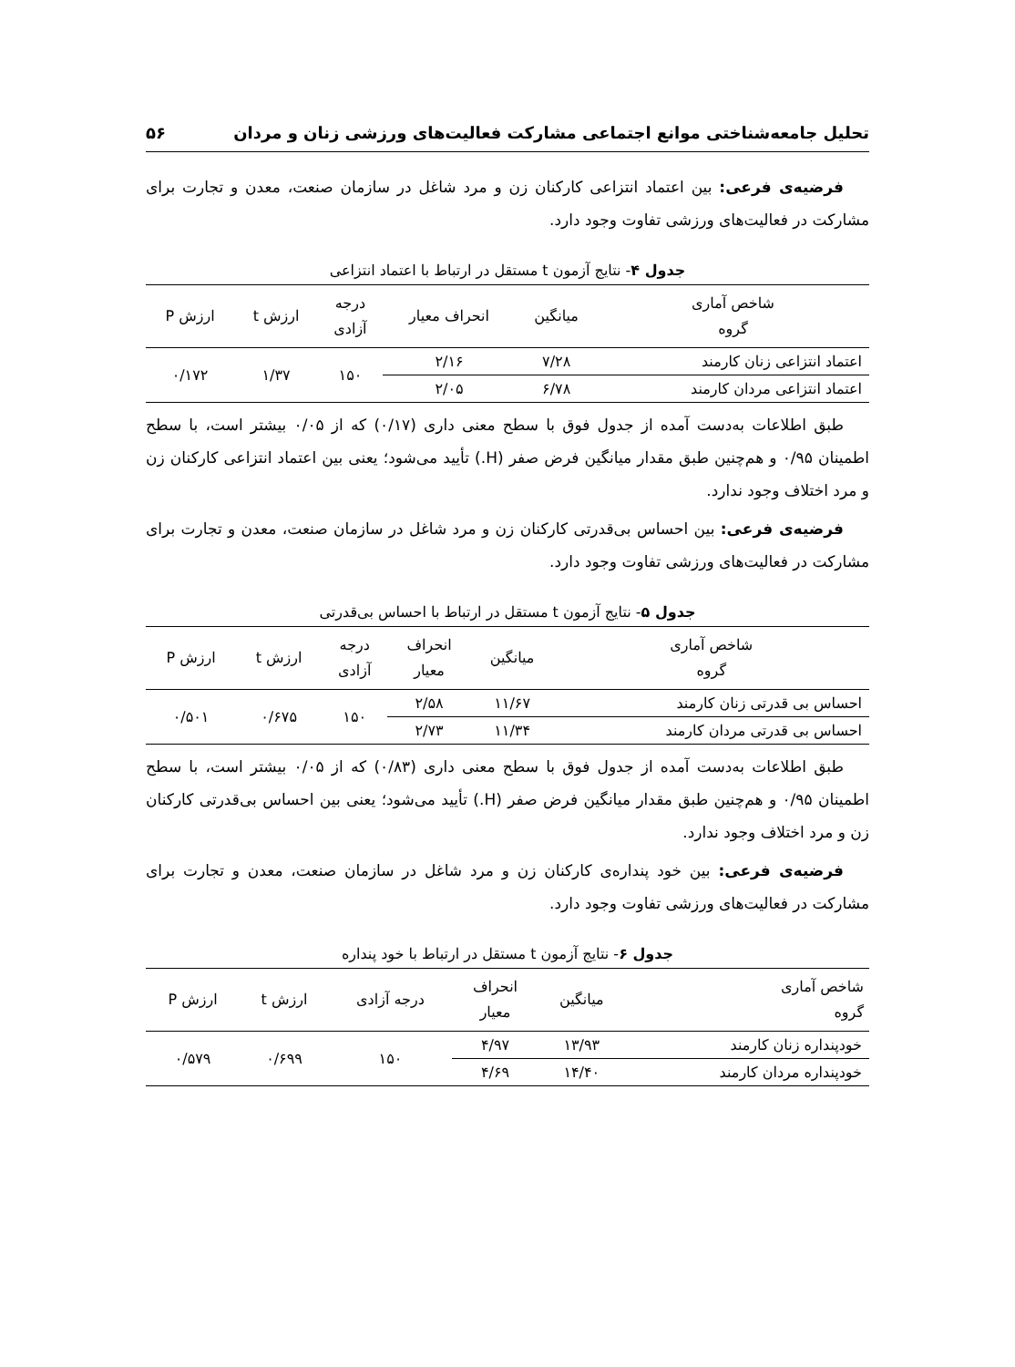تحلیل جامعه‌شناختی موانع اجتماعی مشارکت فعالیت‌های ورزشی زنان و مردان ۵۶
فرضیه‌ی فرعی: بین اعتماد انتزاعی کارکنان زن و مرد شاغل در سازمان صنعت، معدن و تجارت برای مشارکت در فعالیت‌های ورزشی تفاوت وجود دارد.
جدول ۴- نتایج آزمون t مستقل در ارتباط با اعتماد انتزاعی
| شاخص آماری گروه | میانگین | انحراف معیار | درجه آزادی | ارزش t | ارزش P |
| --- | --- | --- | --- | --- | --- |
| اعتماد انتزاعی زنان کارمند | ۷/۲۸ | ۲/۱۶ | ۱۵۰ | ۱/۳۷ | ۰/۱۷۲ |
| اعتماد انتزاعی مردان کارمند | ۶/۷۸ | ۲/۰۵ | | | |
طبق اطلاعات به‌دست آمده از جدول فوق با سطح معنی داری (۰/۱۷) که از ۰/۰۵ بیشتر است، با سطح اطمینان ۰/۹۵ و هم‌چنین طبق مقدار میانگین فرض صفر (H.) تأیید می‌شود؛ یعنی بین اعتماد انتزاعی کارکنان زن و مرد اختلاف وجود ندارد.
فرضیه‌ی فرعی: بین احساس بی‌قدرتی کارکنان زن و مرد شاغل در سازمان صنعت، معدن و تجارت برای مشارکت در فعالیت‌های ورزشی تفاوت وجود دارد.
جدول ۵- نتایج آزمون t مستقل در ارتباط با احساس بی‌قدرتی
| شاخص آماری گروه | میانگین | انحراف معیار | درجه آزادی | ارزش t | ارزش P |
| --- | --- | --- | --- | --- | --- |
| احساس بی قدرتی زنان کارمند | ۱۱/۶۷ | ۲/۵۸ | ۱۵۰ | ۰/۶۷۵ | ۰/۵۰۱ |
| احساس بی قدرتی مردان کارمند | ۱۱/۳۴ | ۲/۷۳ | | | |
طبق اطلاعات به‌دست آمده از جدول فوق با سطح معنی داری (۰/۸۳) که از ۰/۰۵ بیشتر است، با سطح اطمینان ۰/۹۵ و هم‌چنین طبق مقدار میانگین فرض صفر (H.) تأیید می‌شود؛ یعنی بین احساس بی‌قدرتی کارکنان زن و مرد اختلاف وجود ندارد.
فرضیه‌ی فرعی: بین خود پنداره‌ی کارکنان زن و مرد شاغل در سازمان صنعت، معدن و تجارت برای مشارکت در فعالیت‌های ورزشی تفاوت وجود دارد.
جدول ۶- نتایج آزمون t مستقل در ارتباط با خود پنداره
| شاخص آماری گروه | میانگین | انحراف معیار | درجه آزادی | ارزش t | ارزش P |
| --- | --- | --- | --- | --- | --- |
| خودپنداره زنان کارمند | ۱۳/۹۳ | ۴/۹۷ | ۱۵۰ | ۰/۶۹۹ | ۰/۵۷۹ |
| خودپنداره مردان کارمند | ۱۴/۴۰ | ۴/۶۹ | | | |